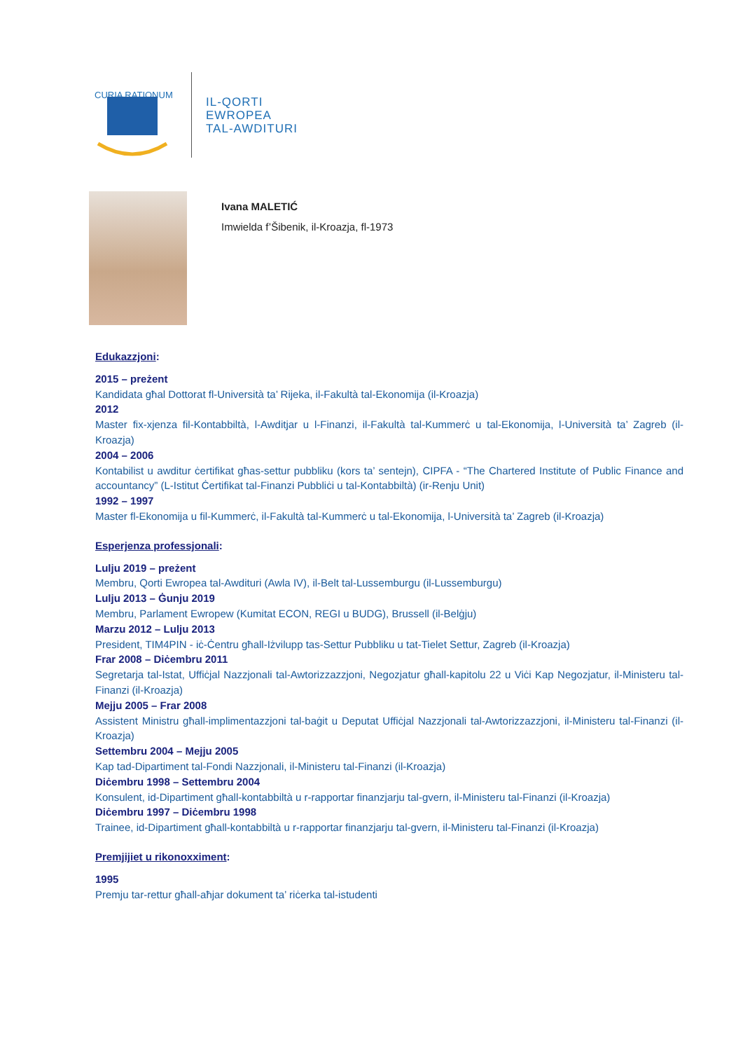CURIA RATIONUM
IL-QORTI
EWROPEA
TAL-AWDITURI
Ivana MALETIĆ
Imwielda f’Šibenik, il-Kroazja, fl-1973
Edukazzjoni:
2015 – preżent
Kandidata għal Dottorat fl-Università ta’ Rijeka, il-Fakultà tal-Ekonomija (il-Kroazja)
2012
Master fix-xjenza fil-Kontabbiltà, l-Awditjar u l-Finanzi, il-Fakultà tal-Kummerċ u tal-Ekonomija, l-Università ta’ Zagreb (il-Kroazja)
2004 – 2006
Kontabilist u awditur ċertifikat għas-settur pubbliku (kors ta’ sentejn), CIPFA - “The Chartered Institute of Public Finance and accountancy” (L-Istitut Ċertifikat tal-Finanzi Pubbliċi u tal-Kontabbiltà) (ir-Renju Unit)
1992 – 1997
Master fl-Ekonomija u fil-Kummerċ, il-Fakultà tal-Kummerċ u tal-Ekonomija, l-Università ta’ Zagreb (il-Kroazja)
Esperjenza professjonali:
Lulju 2019 – preżent
Membru, Qorti Ewropea tal-Awdituri (Awla IV), il-Belt tal-Lussemburgu (il-Lussemburgu)
Lulju 2013 – Ġunju 2019
Membru, Parlament Ewropew (Kumitat ECON, REGI u BUDG), Brussell (il-Belġju)
Marzu 2012 – Lulju 2013
President, TIM4PIN - iċ-Ċentru għall-Iżvilupp tas-Settur Pubbliku u tat-Tielet Settur, Zagreb (il-Kroazja)
Frar 2008 – Diċembru 2011
Segretarja tal-Istat, Uffiċjal Nazzjonali tal-Awtorizzazzjoni, Negozjatur għall-kapitolu 22 u Viċi Kap Negozjatur, il-Ministeru tal-Finanzi (il-Kroazja)
Mejju 2005 – Frar 2008
Assistent Ministru għall-implimentazzjoni tal-baġit u Deputat Uffiċjal Nazzjonali tal-Awtorizzazzjoni, il-Ministeru tal-Finanzi (il-Kroazja)
Settembru 2004 – Mejju 2005
Kap tad-Dipartiment tal-Fondi Nazzjonali, il-Ministeru tal-Finanzi (il-Kroazja)
Diċembru 1998 – Settembru 2004
Konsulent, id-Dipartiment għall-kontabbiltà u r-rapportar finanzjarju tal-gvern, il-Ministeru tal-Finanzi (il-Kroazja)
Diċembru 1997 – Diċembru 1998
Trainee, id-Dipartiment għall-kontabbiltà u r-rapportar finanzjarju tal-gvern, il-Ministeru tal-Finanzi (il-Kroazja)
Premjijiet u rikonoxximent:
1995
Premju tar-rettur għall-aħjar dokument ta’ riċerka tal-istudenti